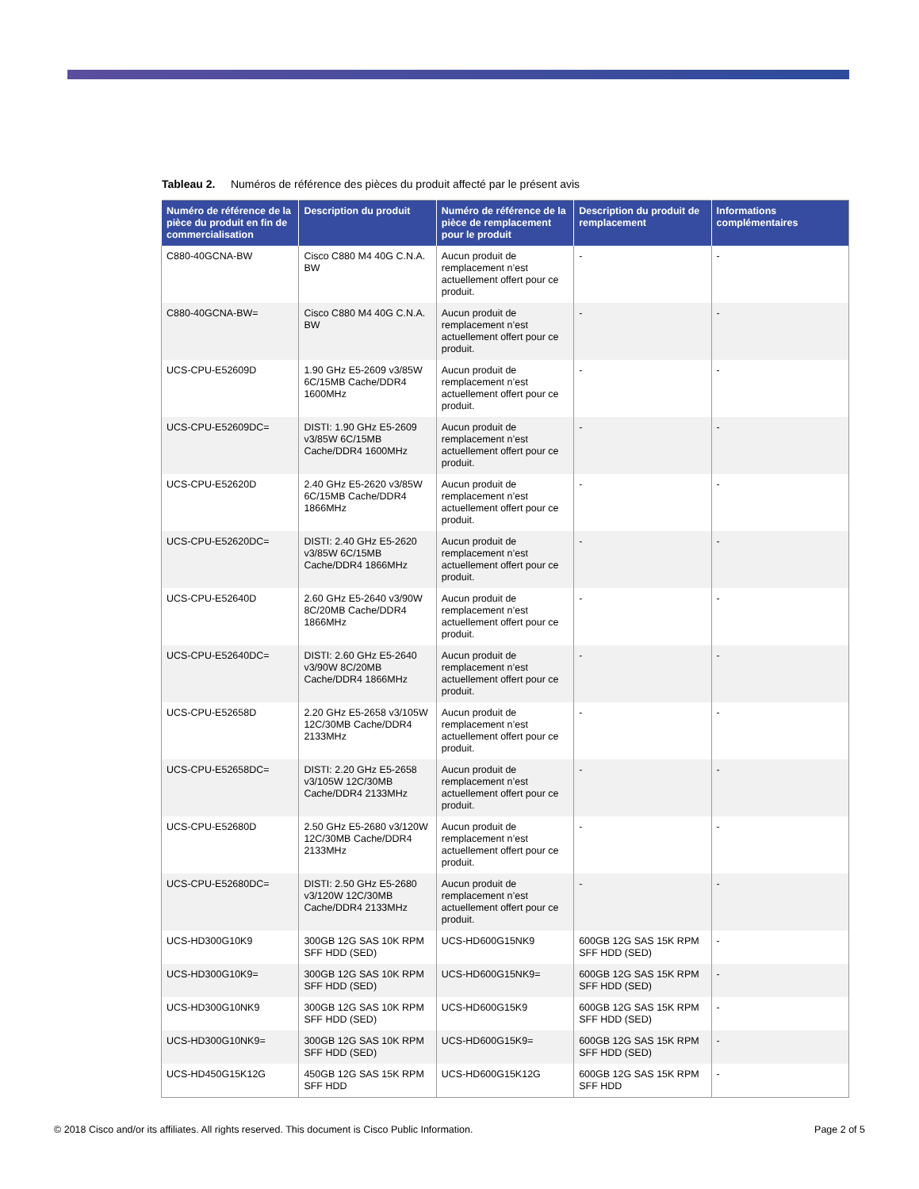Tableau 2. Numéros de référence des pièces du produit affecté par le présent avis
| Numéro de référence de la pièce du produit en fin de commercialisation | Description du produit | Numéro de référence de la pièce de remplacement pour le produit | Description du produit de remplacement | Informations complémentaires |
| --- | --- | --- | --- | --- |
| C880-40GCNA-BW | Cisco C880 M4 40G C.N.A. BW | Aucun produit de remplacement n’est actuellement offert pour ce produit. | - | - |
| C880-40GCNA-BW= | Cisco C880 M4 40G C.N.A. BW | Aucun produit de remplacement n’est actuellement offert pour ce produit. | - | - |
| UCS-CPU-E52609D | 1.90 GHz E5-2609 v3/85W 6C/15MB Cache/DDR4 1600MHz | Aucun produit de remplacement n’est actuellement offert pour ce produit. | - | - |
| UCS-CPU-E52609DC= | DISTI: 1.90 GHz E5-2609 v3/85W 6C/15MB Cache/DDR4 1600MHz | Aucun produit de remplacement n’est actuellement offert pour ce produit. | - | - |
| UCS-CPU-E52620D | 2.40 GHz E5-2620 v3/85W 6C/15MB Cache/DDR4 1866MHz | Aucun produit de remplacement n’est actuellement offert pour ce produit. | - | - |
| UCS-CPU-E52620DC= | DISTI: 2.40 GHz E5-2620 v3/85W 6C/15MB Cache/DDR4 1866MHz | Aucun produit de remplacement n’est actuellement offert pour ce produit. | - | - |
| UCS-CPU-E52640D | 2.60 GHz E5-2640 v3/90W 8C/20MB Cache/DDR4 1866MHz | Aucun produit de remplacement n’est actuellement offert pour ce produit. | - | - |
| UCS-CPU-E52640DC= | DISTI: 2.60 GHz E5-2640 v3/90W 8C/20MB Cache/DDR4 1866MHz | Aucun produit de remplacement n’est actuellement offert pour ce produit. | - | - |
| UCS-CPU-E52658D | 2.20 GHz E5-2658 v3/105W 12C/30MB Cache/DDR4 2133MHz | Aucun produit de remplacement n’est actuellement offert pour ce produit. | - | - |
| UCS-CPU-E52658DC= | DISTI: 2.20 GHz E5-2658 v3/105W 12C/30MB Cache/DDR4 2133MHz | Aucun produit de remplacement n’est actuellement offert pour ce produit. | - | - |
| UCS-CPU-E52680D | 2.50 GHz E5-2680 v3/120W 12C/30MB Cache/DDR4 2133MHz | Aucun produit de remplacement n’est actuellement offert pour ce produit. | - | - |
| UCS-CPU-E52680DC= | DISTI: 2.50 GHz E5-2680 v3/120W 12C/30MB Cache/DDR4 2133MHz | Aucun produit de remplacement n’est actuellement offert pour ce produit. | - | - |
| UCS-HD300G10K9 | 300GB 12G SAS 10K RPM SFF HDD (SED) | UCS-HD600G15NK9 | 600GB 12G SAS 15K RPM SFF HDD (SED) | - |
| UCS-HD300G10K9= | 300GB 12G SAS 10K RPM SFF HDD (SED) | UCS-HD600G15NK9= | 600GB 12G SAS 15K RPM SFF HDD (SED) | - |
| UCS-HD300G10NK9 | 300GB 12G SAS 10K RPM SFF HDD (SED) | UCS-HD600G15K9 | 600GB 12G SAS 15K RPM SFF HDD (SED) | - |
| UCS-HD300G10NK9= | 300GB 12G SAS 10K RPM SFF HDD (SED) | UCS-HD600G15K9= | 600GB 12G SAS 15K RPM SFF HDD (SED) | - |
| UCS-HD450G15K12G | 450GB 12G SAS 15K RPM SFF HDD | UCS-HD600G15K12G | 600GB 12G SAS 15K RPM SFF HDD | - |
© 2018 Cisco and/or its affiliates. All rights reserved. This document is Cisco Public Information. Page 2 of 5